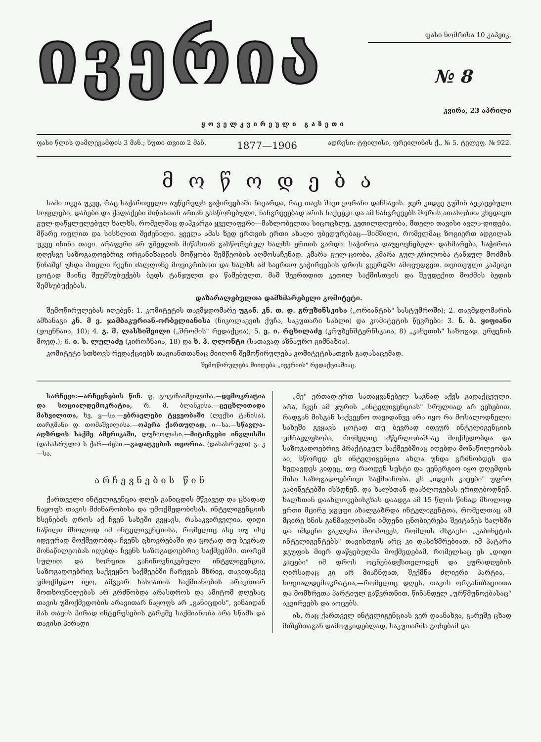ივერია
ფასი ნომრისა 10 კაპეიკ.
№ 8
კვირა, 23 აპრილი
ყოველკვირეული გაზეთი
ფასი წლის დამლევამდის 3 მან.; ხუთი თვით 2 მან. 1877—1906 ადრესი: ტფილისი, ფრეილინის ქ., № 5. ტელეფ. № 922.
მოწოდება
სამი თვეა უკვე, რაც საქართველო აუწერელს გაჭირვებაში ჩავარდა, რაც თავს შავი ყორანი დაჩხავის. ჯერ კიდევ გუშინ აყვავებული სოფლები, დაბები და ქალაქები მიწასთან არიან გასწორებული, ნანგრევებად არის ნაქცევი და ამ ნანგრევებს შორის ათასობით ვხედავთ გულ-დაწყლულებულ ხალხს, რომელმაც დაჰკარგა ყველაფერი—მახლობელთა სიცოცხლე, კეთილდღეობა, მთელი თავისი ავლა-დიდება, მწარე ოფლით და სისხლით შეძენილი. ყველა ამას ზედ ერთვის ერთი ახალი უბედურებაც—შიმშილი, რომელმაც ზოგიერთ ადგილას უკვე იჩინა თავი. არაფერი არ უშველის მიწასთან გასწორებულ ხალხს ერთის გარდა: საჭიროა დაუყოვნებელი დახმარება, საჭიროა დღესვე საზოგადოებრივ ორგანიზაციის მოწყობა შემწეობის აღმოსაჩენად. კმარა გულ-ციობა, კმარა გულ-გრილობა ტანჯულ მოძმის წინაშე! უნდა მთელი ჩვენი ძალღონე მოვიკრიბოთ და ხალხს ამ საერთო გაჭირვების დროს გვერდში ამოვუდგეთ. თვითეული კაპეიკი ცოტად მაინც შეუმსუბუქებს ბედს ტანჯულთ და წამებულთ. მაშ შეერთდით კეთილ საქმისთვის და შეუდექით მოძმის ბედის შემსუბუქებას.
დაზარალებულთა დამხმარებელი კომიტეტი.
შემოწირულებას იღებენ: 1. კომიტეტის თავმჯდომარე უგან. კნ. თ. დ. გრუზინსკისა („ორიანტის" სასტუმროში); 2. თავმჯდომარის ამხანაგი კნ. მ ვ. ჯამბაკურიან-ორბელიანისა (ნიკოლაევის ქუჩა, საკუთარი სახლი) და კომიტეტის წევრები: 3. ნ. ბ. ყიფიანი (ვოენნაია, 10); 4. გ. მ. ლასხიშვილი („შრომის" რედაქცია); 5. ვ. ი. რცხილაძე (კრუზენშტერნსკაია, 8) „კახეთის" საზოგად. ერევნის მოედ.); 6. ი. ს. ლულაძე (კიროჩნაია, 18) და ხ. პ. ღლონტი (სათავად-აზნაურო გიმნაზია).
კომიტეტი სთხოვს რედაქციებს თავიანთთანაც მიიღონ შემოწირულება კომიტეტისათვის გადასაცემად.
შემოწირულება მიიღება „ივერიის" რედაქციაშიაც.
სარჩევი:—არჩევნების წინ. ფ. გოგიჩაიშვილისა.—დემოკრატია და სოციალდემოკრატია, რ. მ. ბლანკისა.—ცეცხლითადა მახვილითა, ხვ. ყ—სა.—ებრაელები ტყვეობაში (ლექსი ტანისა), თარგმანი დ. თომაშვილისა.—ოპერა ქართულად, ი—სა.—სწავლა-აღზრდის საქმე ამერიკაში, ლუჩიოლასი.—მიტინგები ინგლისში (დასასრული) ს ქარ—ძესი.—გადატკების თეორია. (დასასრული) გ. კ—სა.
არჩევნების წინ
ქართველი ინტელიგენცია დღეს განიცდის მწვავედ და ცხადად ნაყოფს თავის მძინარობისა და უმოქმედობისას. ინტელიგენციის ხსენების დროს აქ ჩვენ სახეში გვყავს, რასაკვირველია, დიდი ნაწილი მხოლოდ იმ ინტელიგენციისა, რომელიც ასე თუ ისე იდეურად მოქმედობდა ჩვენს ცხოვრებაში და ცოტად თუ ბევრად მონაწილეობას იღებდა ჩვენს საზოგადოებრივ საქმეებში. თორემ სულით და ხორცით გაჩინოვნიკებული ინტელიგენცია, საზოგადოებრივ საქვეყნო საქმეებში ჩარევის მხრივ, თავიდანვე უმოქმედო იყო, ამგვარ ხასიათის საქმიანობის არავითარ მოთხოვნილებას არ გრძნობდა არასდროს და ამიტომ დღესაც თავის უმოქმედობის არავითარ ნაყოფს არ „განიცდის", ვინაიდან მას თავის პირად ინტერესების გარეშე საქმიანობა არა სწამს და თავისი პირადი
„მე" ერთად-ერთ სათაყვანებელ საგნად აქვს გადაქცეული. არა, ჩვენ ამ ჯურის „ინტელიგენციას" სრულიად არ ვეხებით, რადგან მისგან საქვეყნო თავიდანვე არა იყო რა მოსალოდნელი; სახეში გვყავს ცოტად თუ ბევრად იდეურ ინტელიგენციის უმრავლესობა, რომელიც მწერლობაშიაც მოქმედობდა და საზოგადოებრივ პრაქტიკულ საქმეებშიაც იღებდა მონაწილეობას აი, სწორედ ეს ინტელიგენცია ახლა უნდა გრძნობდეს და ხედავდეს კიდეც, თუ რაოდენ სუსტი და უენერგიო იყო დღემდის მისი საზოგადოებრივი საქმიანობა. ეს „იდეის კაცები" უფრო კაბინეტებში ისხდნენ. და ხალხთან დაახლოვებას ერიდებოდნენ. ხალხთან დაახლოვებისგზას დაადგა ამ 15 წლის წინად მხოლოდ ერთი მცირე ჯგუფი ახალგაზრდა ინტელიგენტთა, რომელთაც ამ მცირე ხნის განმავლობაში იმდენი ცნობიერება შეიტანეს ხალხში და იმდენი გავლენა მოიპოვეს, რომლის მსგავსი „კაბინეტის ინტელიგენტებს" თავისთვის არც კი დასიზმრებიათ. იმ პატარა ჯგუფის მიერ დაწყებულმა მოქმედებამ, რომელსაც ეს „დიდი კაცები" იმ დროს ოცნებადქსთვლიდენ და ყურადღების ღირსადაც კი არ მიაჩნდათ, შექმნა ძლიერი პარტია,—სოციალდემოკრატია,—რომელიც დღეს, თავის ორგანიზაციითა და მომხრეთა პარტიულ გაწვრთნით, წინანდელ „ურწმუნოებასაც" აკვირვებს და აოცებს.
ის, რაც ქართველ ინტელიგენციას ვერ დაანახვა, გარეშე ცხად მიზეზთაგან დამოუკიდებლად, საკუთარმა გონებამ და